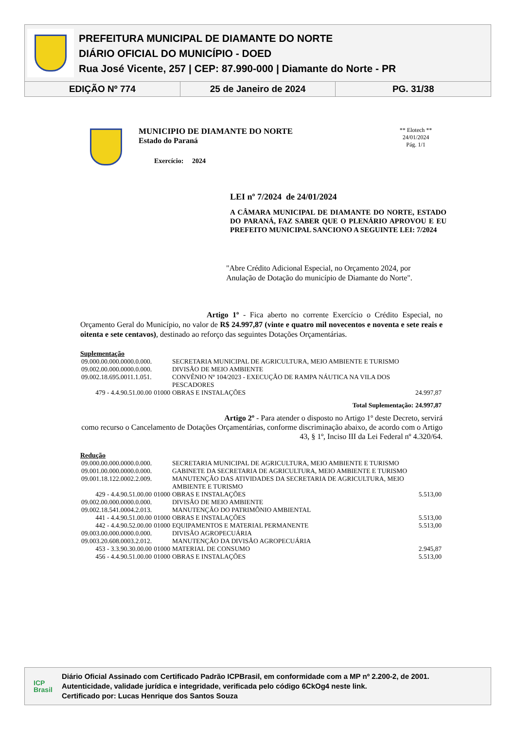PREFEITURA MUNICIPAL DE DIAMANTE DO NORTE
DIÁRIO OFICIAL DO MUNICÍPIO - DOED
Rua José Vicente, 257 | CEP: 87.990-000 | Diamante do Norte - PR
EDIÇÃO Nº 774 25 de Janeiro de 2024 PG. 31/38
MUNICIPIO DE DIAMANTE DO NORTE
Estado do Paraná
Exercício: 2024
** Elotech **
24/01/2024
Pág. 1/1
LEI nº 7/2024 de 24/01/2024
A CÂMARA MUNICIPAL DE DIAMANTE DO NORTE, ESTADO DO PARANÁ, FAZ SABER QUE O PLENÁRIO APROVOU E EU PREFEITO MUNICIPAL SANCIONO A SEGUINTE LEI: 7/2024
"Abre Crédito Adicional Especial, no Orçamento 2024, por Anulação de Dotação do município de Diamante do Norte".
Artigo 1º - Fica aberto no corrente Exercício o Crédito Especial, no Orçamento Geral do Município, no valor de R$ 24.997,87 (vinte e quatro mil novecentos e noventa e sete reais e oitenta e sete centavos), destinado ao reforço das seguintes Dotações Orçamentárias.
Suplementação
| 09.000.00.000.0000.0.000. | | SECRETARIA MUNICIPAL DE AGRICULTURA, MEIO AMBIENTE E TURISMO | |
| 09.002.00.000.0000.0.000. | | DIVISÃO DE MEIO AMBIENTE | |
| 09.002.18.695.0011.1.051. | | CONVÊNIO Nº 104/2023 - EXECUÇÃO DE RAMPA NÁUTICA NA VILA DOS PESCADORES | |
| 479 - 4.4.90.51.00.00 | 01000 | OBRAS E INSTALAÇÕES | 24.997,87 |
| | | Total Suplementação: | 24.997,87 |
Artigo 2º - Para atender o disposto no Artigo 1º deste Decreto, servirá como recurso o Cancelamento de Dotações Orçamentárias, conforme discriminação abaixo, de acordo com o Artigo 43, § 1º, Inciso III da Lei Federal nº 4.320/64.
Redução
| 09.000.00.000.0000.0.000. | | SECRETARIA MUNICIPAL DE AGRICULTURA, MEIO AMBIENTE E TURISMO | |
| 09.001.00.000.0000.0.000. | | GABINETE DA SECRETARIA DE AGRICULTURA, MEIO AMBIENTE E TURISMO | |
| 09.001.18.122.0002.2.009. | | MANUTENÇÃO DAS ATIVIDADES DA SECRETARIA DE AGRICULTURA, MEIO AMBIENTE E TURISMO | |
| 429 - 4.4.90.51.00.00 | 01000 | OBRAS E INSTALAÇÕES | 5.513,00 |
| 09.002.00.000.0000.0.000. | | DIVISÃO DE MEIO AMBIENTE | |
| 09.002.18.541.0004.2.013. | | MANUTENÇÃO DO PATRIMÔNIO AMBIENTAL | |
| 441 - 4.4.90.51.00.00 | 01000 | OBRAS E INSTALAÇÕES | 5.513,00 |
| 442 - 4.4.90.52.00.00 | 01000 | EQUIPAMENTOS E MATERIAL PERMANENTE | 5.513,00 |
| 09.003.00.000.0000.0.000. | | DIVISÃO AGROPECUÁRIA | |
| 09.003.20.608.0003.2.012. | | MANUTENÇÃO DA DIVISÃO AGROPECUÁRIA | |
| 453 - 3.3.90.30.00.00 | 01000 | MATERIAL DE CONSUMO | 2.945,87 |
| 456 - 4.4.90.51.00.00 | 01000 | OBRAS E INSTALAÇÕES | 5.513,00 |
ICP
Brasil
Diário Oficial Assinado com Certificado Padrão ICPBrasil, em conformidade com a MP nº 2.200-2, de 2001.
Autenticidade, validade jurídica e integridade, verificada pelo código 6CkOg4 neste link.
Certificado por: Lucas Henrique dos Santos Souza